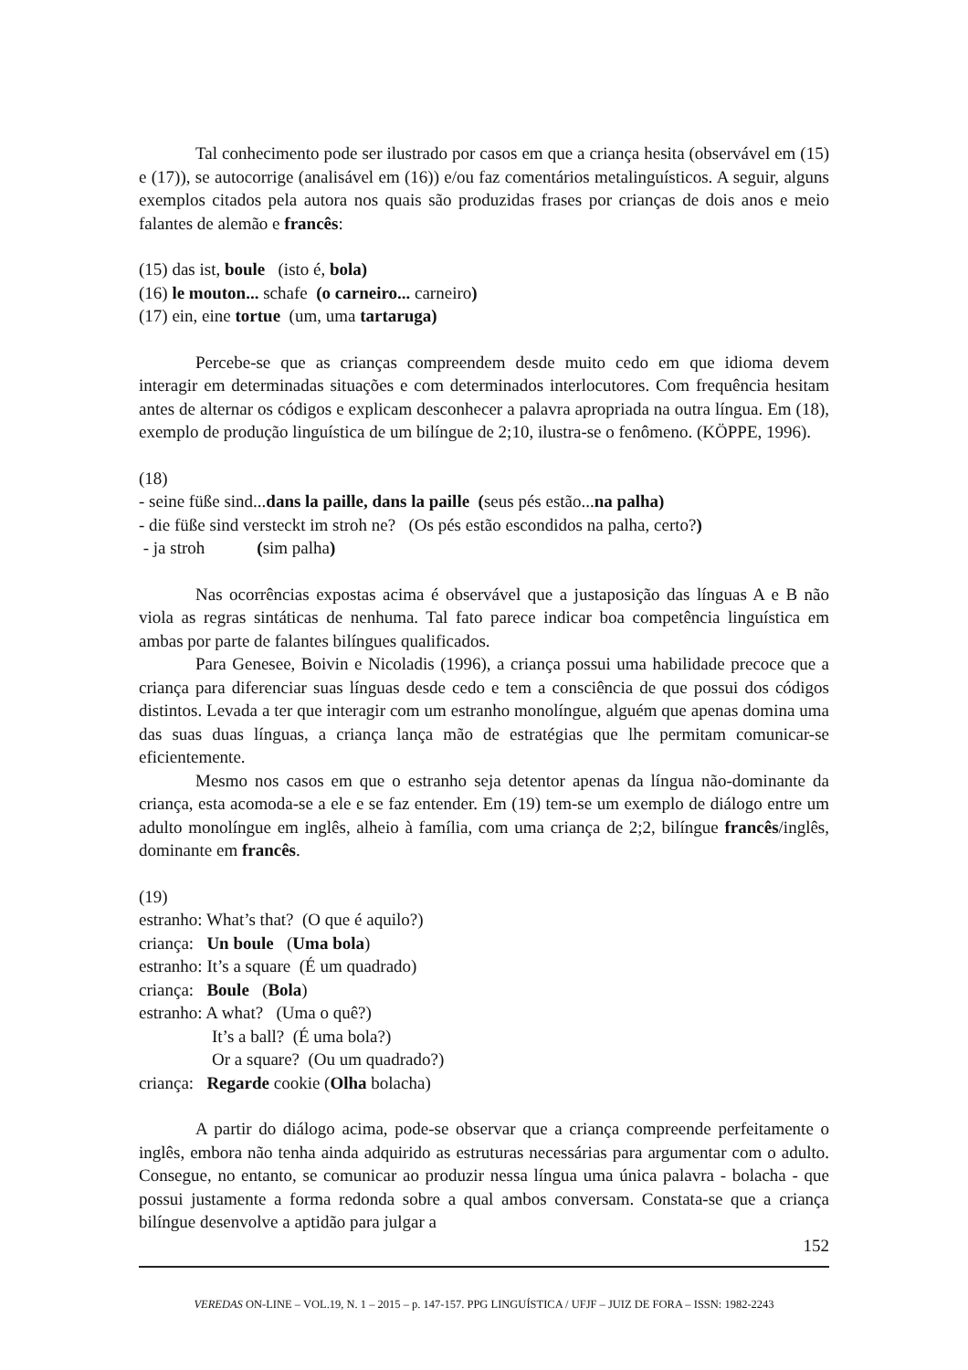Tal conhecimento pode ser ilustrado por casos em que a criança hesita (observável em (15) e (17)), se autocorrige (analisável em (16)) e/ou faz comentários metalinguísticos. A seguir, alguns exemplos citados pela autora nos quais são produzidas frases por crianças de dois anos e meio falantes de alemão e francês:
(15) das ist, boule (isto é, bola)
(16) le mouton... schafe (o carneiro... carneiro)
(17) ein, eine tortue (um, uma tartaruga)
Percebe-se que as crianças compreendem desde muito cedo em que idioma devem interagir em determinadas situações e com determinados interlocutores. Com frequência hesitam antes de alternar os códigos e explicam desconhecer a palavra apropriada na outra língua. Em (18), exemplo de produção linguística de um bilíngue de 2;10, ilustra-se o fenômeno. (KÖPPE, 1996).
(18)
- seine füße sind...dans la paille, dans la paille (seus pés estão...na palha)
- die füße sind versteckt im stroh ne? (Os pés estão escondidos na palha, certo?)
- ja stroh (sim palha)
Nas ocorrências expostas acima é observável que a justaposição das línguas A e B não viola as regras sintáticas de nenhuma. Tal fato parece indicar boa competência linguística em ambas por parte de falantes bilíngues qualificados.
Para Genesee, Boivin e Nicoladis (1996), a criança possui uma habilidade precoce que a criança para diferenciar suas línguas desde cedo e tem a consciência de que possui dos códigos distintos. Levada a ter que interagir com um estranho monolíngue, alguém que apenas domina uma das suas duas línguas, a criança lança mão de estratégias que lhe permitam comunicar-se eficientemente.
Mesmo nos casos em que o estranho seja detentor apenas da língua não-dominante da criança, esta acomoda-se a ele e se faz entender. Em (19) tem-se um exemplo de diálogo entre um adulto monolíngue em inglês, alheio à família, com uma criança de 2;2, bilíngue francês/inglês, dominante em francês.
(19)
estranho: What’s that? (O que é aquilo?)
criança: Un boule (Uma bola)
estranho: It’s a square (É um quadrado)
criança: Boule (Bola)
estranho: A what? (Uma o quê?)
It’s a ball? (É uma bola?)
Or a square? (Ou um quadrado?)
criança: Regarde cookie (Olha bolacha)
A partir do diálogo acima, pode-se observar que a criança compreende perfeitamente o inglês, embora não tenha ainda adquirido as estruturas necessárias para argumentar com o adulto. Consegue, no entanto, se comunicar ao produzir nessa língua uma única palavra - bolacha - que possui justamente a forma redonda sobre a qual ambos conversam. Constata-se que a criança bilíngue desenvolve a aptidão para julgar a
152
VEREDAS ON-LINE – VOL.19, N. 1 – 2015 – p. 147-157. PPG LINGUÍSTICA / UFJF – JUIZ DE FORA – ISSN: 1982-2243